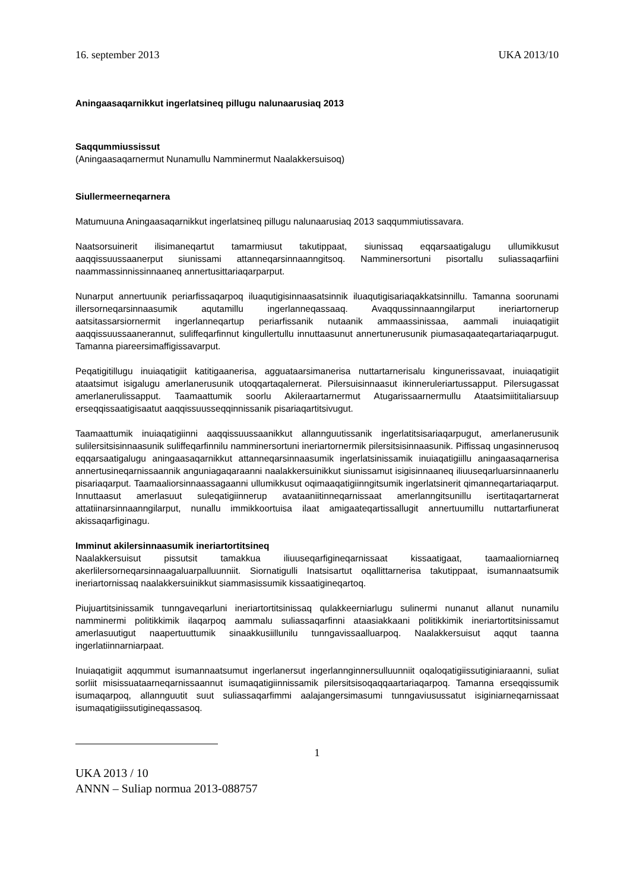16. september 2013 UKA 2013/10
Aningaasaqarnikkut ingerlatsineq pillugu nalunaarusiaq 2013
Saqqummiussissut
(Aningaasaqarnermut Nunamullu Namminermut Naalakkersuisoq)
Siullermeerneqarnera
Matumuuna Aningaasaqarnikkut ingerlatsineq pillugu nalunaarusiaq 2013 saqqummiutissavara.
Naatsorsuinerit ilisimaneqartut tamarmiusut takutippaat, siunissaq eqqarsaatigalugu ullumikkusut aaqqissuussaanerput siunissami attanneqarsinnaanngitsoq. Namminersortuni pisortallu suliassaqarfiini naammassinnissinnaaneq annertusittariaqarparput.
Nunarput annertuunik periarfissaqarpoq iluaqutigisinnaasatsinnik iluaqutigisariaqakkatsinnillu. Tamanna soorunami illersorneqarsinnaasumik aqutamillu ingerlanneqassaaq. Avaqqussinnaanngilarput ineriartornerup aatsitassarsiornermit ingerlanneqartup periarfissanik nutaanik ammaassinissaa, aammali inuiaqatigiit aaqqissuussaanerannut, suliffeqarfinnut kingullertullu innuttaasunut annertunerusunik piumasaqaateqartariaqarpugut. Tamanna piareersimaffigissavarput.
Peqatigitillugu inuiaqatigiit katitigaanerisa, agguataarsimanerisa nuttartarnerisalu kingunerissavaat, inuiaqatigiit ataatsimut isigalugu amerlanerusunik utoqqartaqalernerat. Pilersuisinnaasut ikinneruleriartussapput. Pilersugassat amerlanerulissapput. Taamaattumik soorlu Akileraartarnermut Atugarissaarnermullu Ataatsimiititaliarsuup erseqqissaatigisaatut aaqqissuusseqqinnissanik pisariaqartitsivugut.
Taamaattumik inuiaqatigiinni aaqqissuussaanikkut allannguutissanik ingerlatitsisariaqarpugut, amerlanerusunik sulilersitsisinnaasunik suliffeqarfinnilu namminersortuni ineriartornermik pilersitsisinnaasunik. Piffissaq ungasinnerusoq eqqarsaatigalugu aningaasaqarnikkut attanneqarsinnaasumik ingerlatsinissamik inuiaqatigiillu aningaasaqarnerisa annertusineqarnissaannik anguniagaqaraanni naalakkersuinikkut siunissamut isigisinnaaneq iliuuseqarluarsinnaanerlu pisariaqarput. Taamaaliorsinnaassagaanni ullumikkusut oqimaaqatigiinngitsumik ingerlatsinerit qimanneqartariaqarput. Innuttaasut amerlasuut suleqatigiinnerup avataaniitinneqarnissaat amerlanngitsunillu isertitaqartarnerat attatiinarsinnaanngilarput, nunallu immikkoortuisa ilaat amigaateqartissallugit annertuumillu nuttartarfiunerat akissaqarfiginagu.
Imminut akilersinnaasumik ineriartortitsineq
Naalakkersuisut pissutsit tamakkua iliuuseqarfigineqarnissaat kissaatigaat, taamaaliorniarneq akerlilersorneqarsinnaagaluarpalluunniit. Siornatigulli Inatsisartut oqallittarnerisa takutippaat, isumannaatsumik ineriartornissaq naalakkersuinikkut siammasissumik kissaatigineqartoq.
Piujuartitsinissamik tunngaveqarluni ineriartortitsinissaq qulakkeerniarlugu sulinermi nunanut allanut nunamilu namminermi politikkimik ilaqarpoq aammalu suliassaqarfinni ataasiakkaani politikkimik ineriartortitsinissamut amerlasuutigut naapertuuttumik sinaakkusiillunilu tunngavissaalluarpoq. Naalakkersuisut aqqut taanna ingerlatiinnarniarpaat.
Inuiaqatigiit aqqummut isumannaatsumut ingerlanersut ingerlannginnersulluunniit oqaloqatigiissutiginiaraanni, suliat sorliit misissuataarneqarnissaannut isumaqatigiinnissamik pilersitsisoqaqqaartariaqarpoq. Tamanna erseqqissumik isumaqarpoq, allannguutit suut suliassaqarfimmi aalajangersimasumi tunngaviusussatut isiginiarneqarnissaat isumaqatigiissutigineqassasoq.
1
UKA 2013 / 10
ANNN – Suliap normua 2013-088757